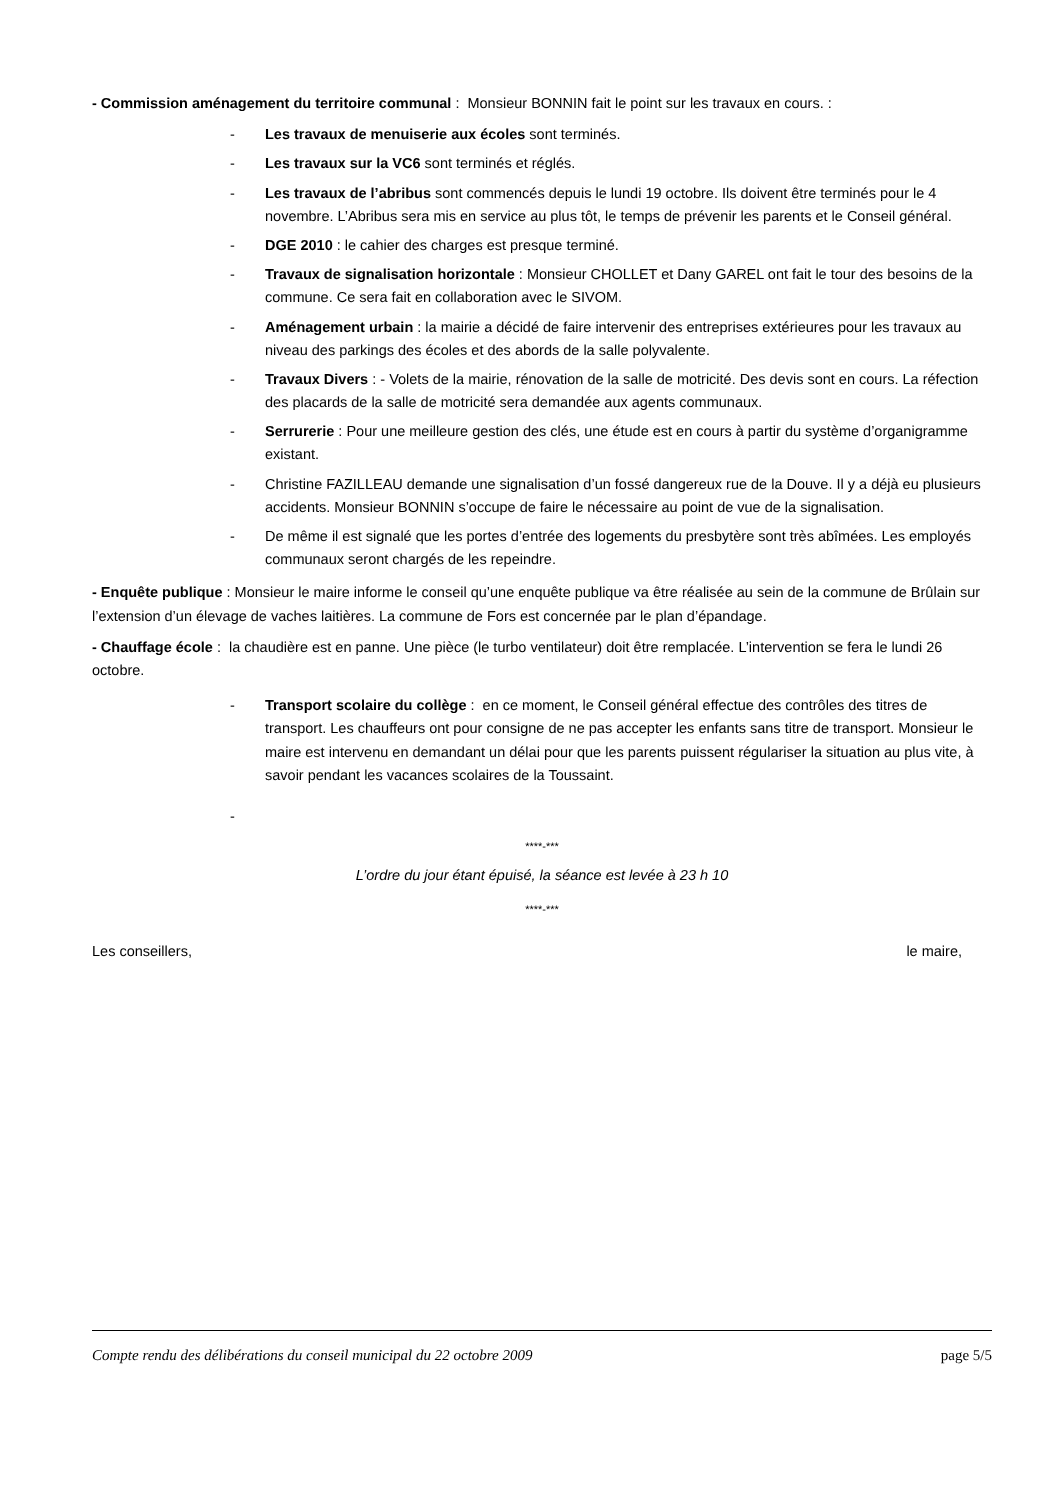- Commission aménagement du territoire communal : Monsieur BONNIN fait le point sur les travaux en cours. :
- Les travaux de menuiserie aux écoles sont terminés.
- Les travaux sur la VC6 sont terminés et réglés.
- Les travaux de l’abribus sont commencés depuis le lundi 19 octobre. Ils doivent être terminés pour le 4 novembre. L’Abribus sera mis en service au plus tôt, le temps de prévenir les parents et le Conseil général.
- DGE 2010 : le cahier des charges est presque terminé.
- Travaux de signalisation horizontale : Monsieur CHOLLET et Dany GAREL ont fait le tour des besoins de la commune. Ce sera fait en collaboration avec le SIVOM.
- Aménagement urbain : la mairie a décidé de faire intervenir des entreprises extérieures pour les travaux au niveau des parkings des écoles et des abords de la salle polyvalente.
- Travaux Divers : - Volets de la mairie, rénovation de la salle de motricité. Des devis sont en cours. La réfection des placards de la salle de motricité sera demandée aux agents communaux.
- Serrurerie : Pour une meilleure gestion des clés, une étude est en cours à partir du système d’organigramme existant.
- Christine FAZILLEAU demande une signalisation d’un fossé dangereux rue de la Douve. Il y a déjà eu plusieurs accidents. Monsieur BONNIN s’occupe de faire le nécessaire au point de vue de la signalisation.
- De même il est signalé que les portes d’entrée des logements du presbytère sont très abîmées. Les employés communaux seront chargés de les repeindre.
- Enquête publique : Monsieur le maire informe le conseil qu’une enquête publique va être réalisée au sein de la commune de Brûlain sur l’extension d’un élevage de vaches laitières. La commune de Fors est concernée par le plan d’épandage.
- Chauffage école : la chaudière est en panne. Une pièce (le turbo ventilateur) doit être remplacée. L’intervention se fera le lundi 26 octobre.
- Transport scolaire du collège : en ce moment, le Conseil général effectue des contrôles des titres de transport. Les chauffeurs ont pour consigne de ne pas accepter les enfants sans titre de transport. Monsieur le maire est intervenu en demandant un délai pour que les parents puissent régulariser la situation au plus vite, à savoir pendant les vacances scolaires de la Toussaint.
-
****-***
L’ordre du jour étant épuisé, la séance est levée à 23 h 10
****-***
Les conseillers, le maire,
Compte rendu des délibérations du conseil municipal du 22 octobre 2009 page 5/5